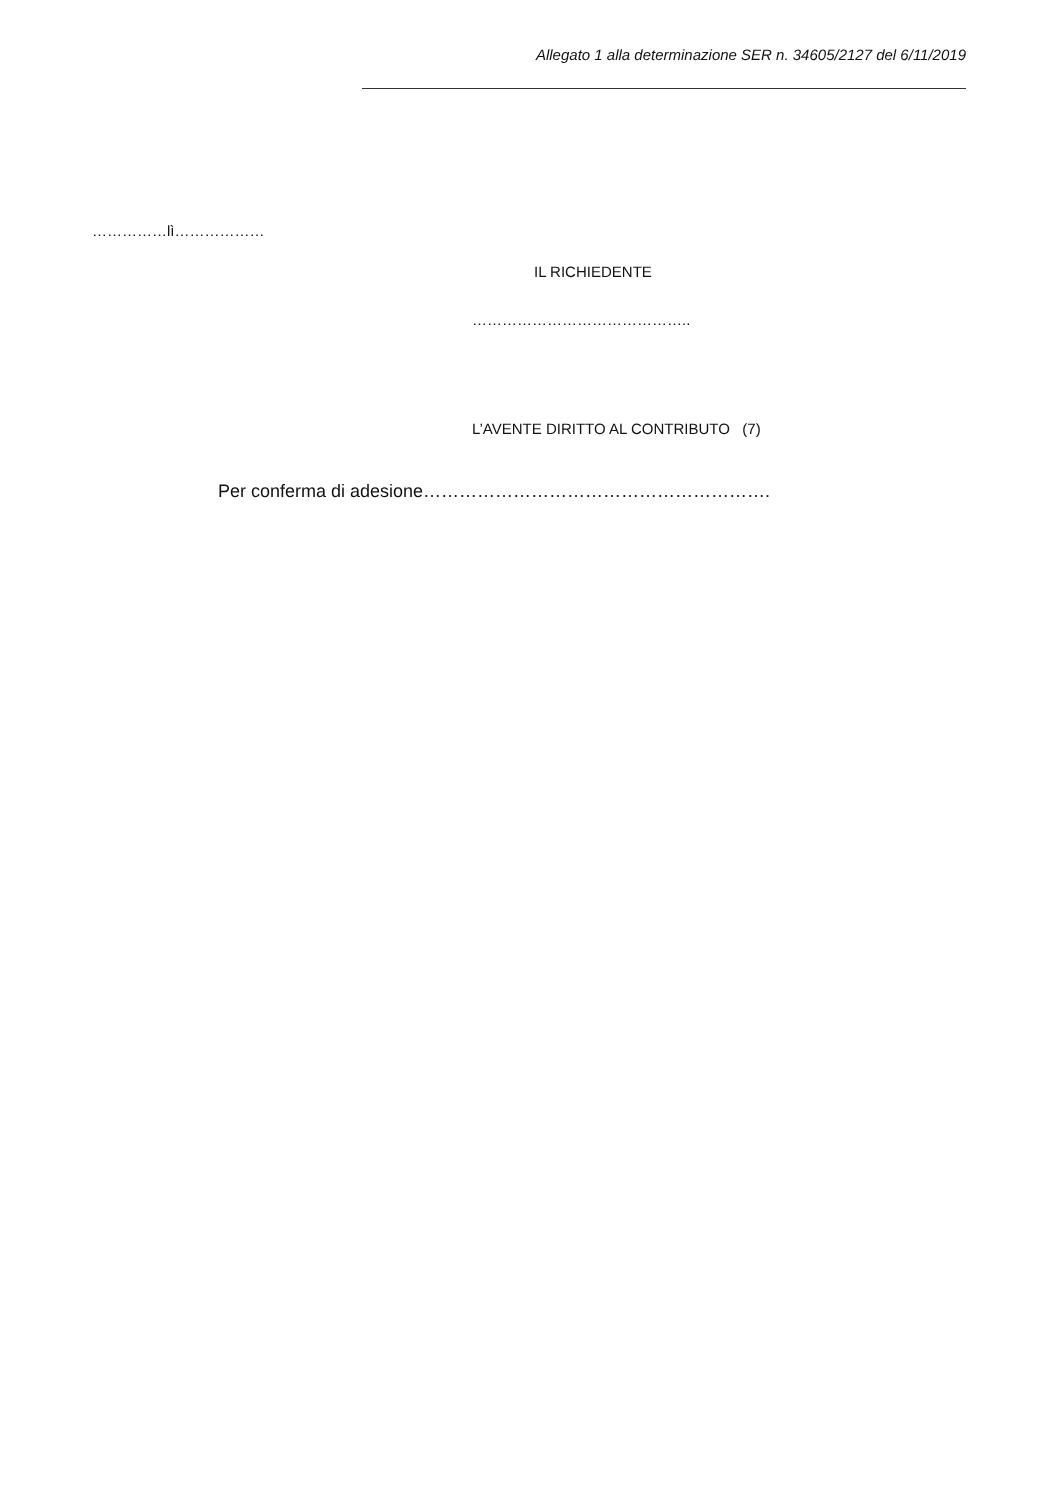Allegato 1 alla determinazione SER n. 34605/2127 del 6/11/2019
……………lì………………
IL RICHIEDENTE
……………………………………..
L’AVENTE DIRITTO AL CONTRIBUTO (7)
Per conferma di adesione………………………………………………….